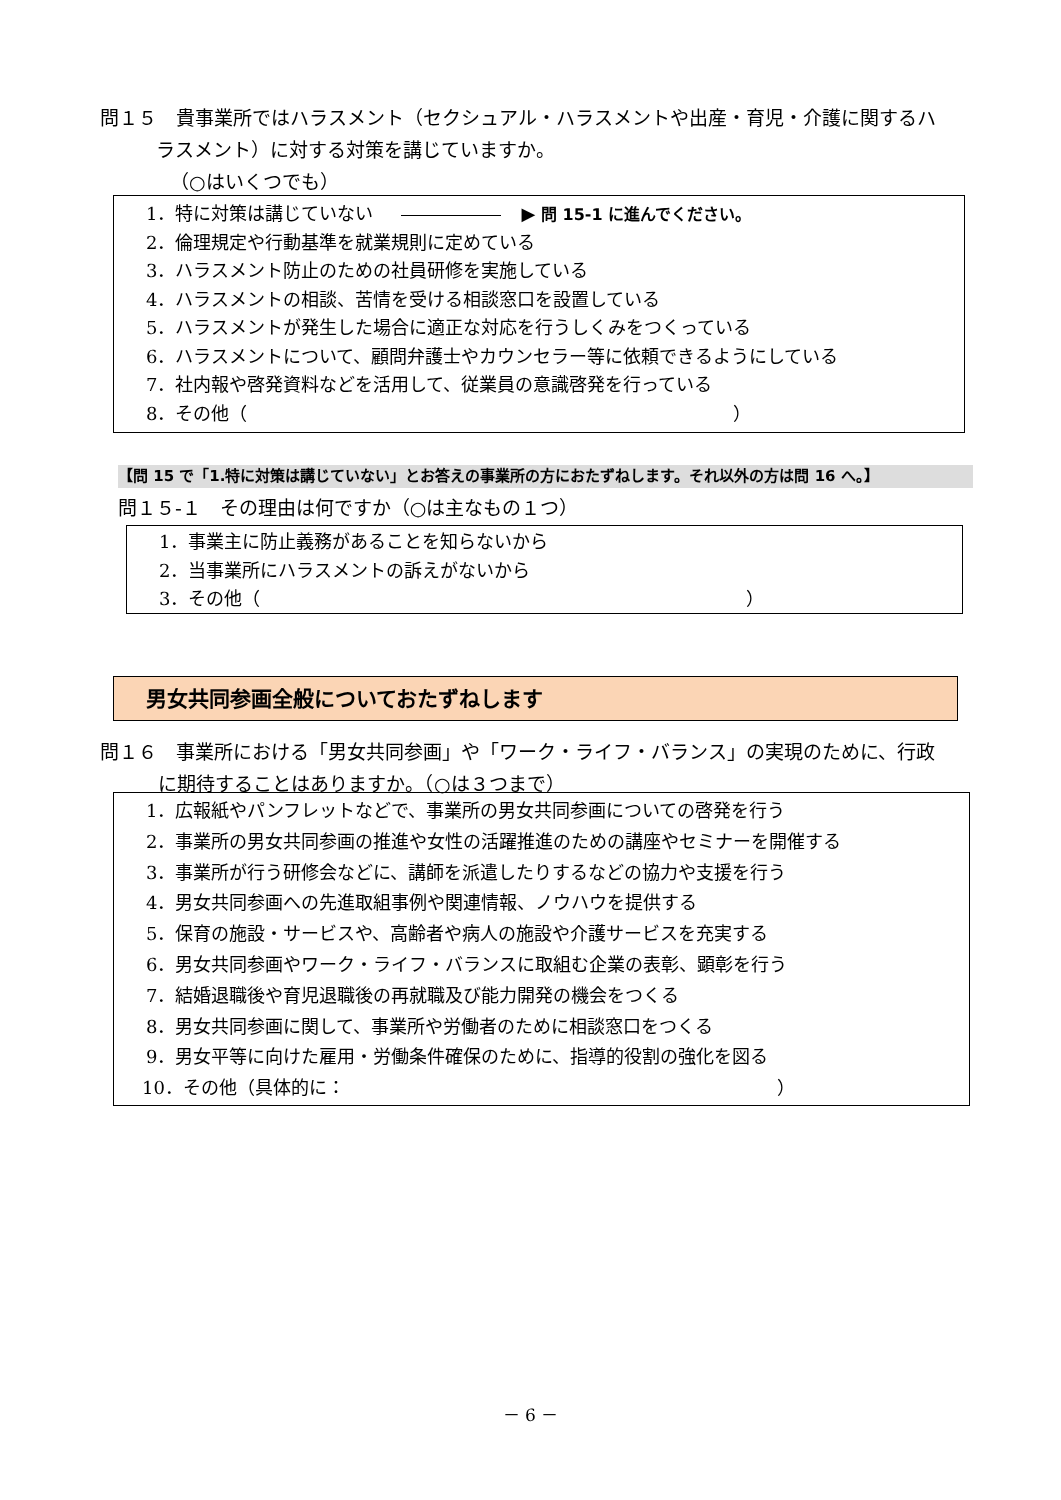問１５　貴事業所ではハラスメント（セクシュアル・ハラスメントや出産・育児・介護に関するハ
ラスメント）に対する対策を講じていますか。
（○はいくつでも）
1．特に対策は講じていない ▶ 問 15-1 に進んでください。
2．倫理規定や行動基準を就業規則に定めている
3．ハラスメント防止のための社員研修を実施している
4．ハラスメントの相談、苦情を受ける相談窓口を設置している
5．ハラスメントが発生した場合に適正な対応を行うしくみをつくっている
6．ハラスメントについて、顧問弁護士やカウンセラー等に依頼できるようにしている
7．社内報や啓発資料などを活用して、従業員の意識啓発を行っている
8．その他（　　　　　　　　　　　　　　　　　　　　　　　　　　　）
【問 15 で「1.特に対策は講じていない」とお答えの事業所の方におたずねします。それ以外の方は問 16 へ。】
問１５-１　その理由は何ですか（○は主なもの１つ）
1．事業主に防止義務があることを知らないから
2．当事業所にハラスメントの訴えがないから
3．その他（　　　　　　　　　　　　　　　　　　　　　　　　　　　）
男女共同参画全般についておたずねします
問１６　事業所における「男女共同参画」や「ワーク・ライフ・バランス」の実現のために、行政
に期待することはありますか。（○は３つまで）
1．広報紙やパンフレットなどで、事業所の男女共同参画についての啓発を行う
2．事業所の男女共同参画の推進や女性の活躍推進のための講座やセミナーを開催する
3．事業所が行う研修会などに、講師を派遣したりするなどの協力や支援を行う
4．男女共同参画への先進取組事例や関連情報、ノウハウを提供する
5．保育の施設・サービスや、高齢者や病人の施設や介護サービスを充実する
6．男女共同参画やワーク・ライフ・バランスに取組む企業の表彰、顕彰を行う
7．結婚退職後や育児退職後の再就職及び能力開発の機会をつくる
8．男女共同参画に関して、事業所や労働者のために相談窓口をつくる
9．男女平等に向けた雇用・労働条件確保のために、指導的役割の強化を図る
10．その他（具体的に：　　　　　　　　　　　　　　　　　　　　　　　　）
－ 6 －